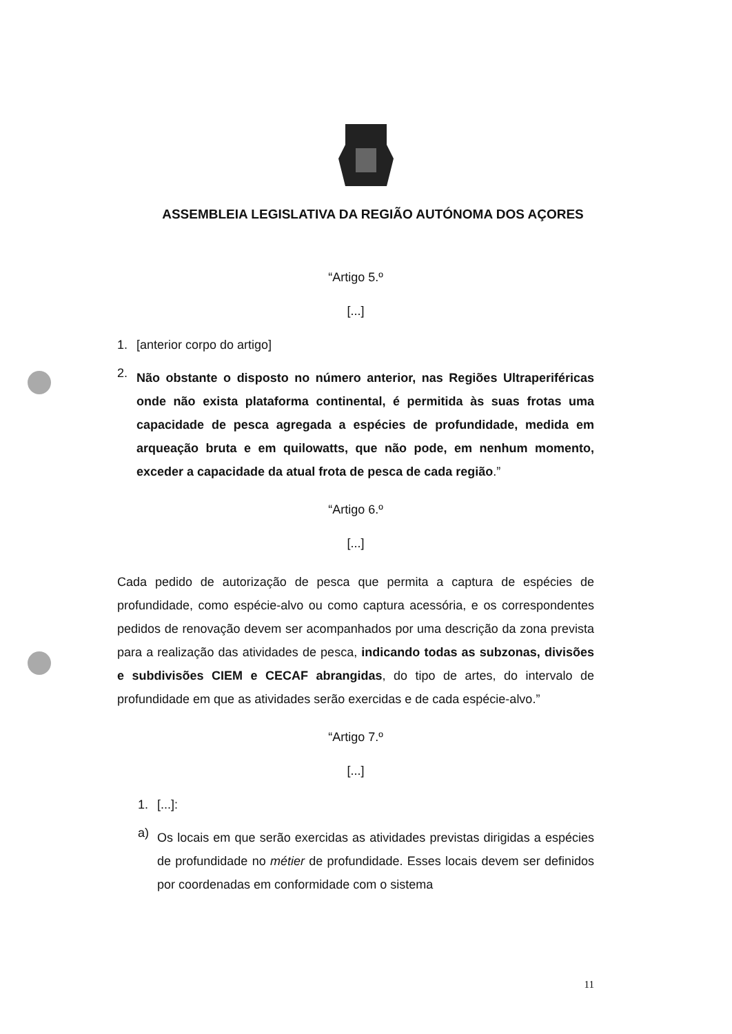ASSEMBLEIA LEGISLATIVA DA REGIÃO AUTÓNOMA DOS AÇORES
“Artigo 5.º
[...]
1. [anterior corpo do artigo]
2.
Não obstante o disposto no número anterior, nas Regiões Ultraperiféricas onde não exista plataforma continental, é permitida às suas frotas uma capacidade de pesca agregada a espécies de profundidade, medida em arqueação bruta e em quilowatts, que não pode, em nenhum momento, exceder a capacidade da atual frota de pesca de cada região.”
“Artigo 6.º
[...]
Cada pedido de autorização de pesca que permita a captura de espécies de profundidade, como espécie-alvo ou como captura acessória, e os correspondentes pedidos de renovação devem ser acompanhados por uma descrição da zona prevista para a realização das atividades de pesca, indicando todas as subzonas, divisões e subdivisões CIEM e CECAF abrangidas, do tipo de artes, do intervalo de profundidade em que as atividades serão exercidas e de cada espécie-alvo.”
“Artigo 7.º
[...]
1. [...]:
a)
Os locais em que serão exercidas as atividades previstas dirigidas a espécies de profundidade no métier de profundidade. Esses locais devem ser definidos por coordenadas em conformidade com o sistema
11